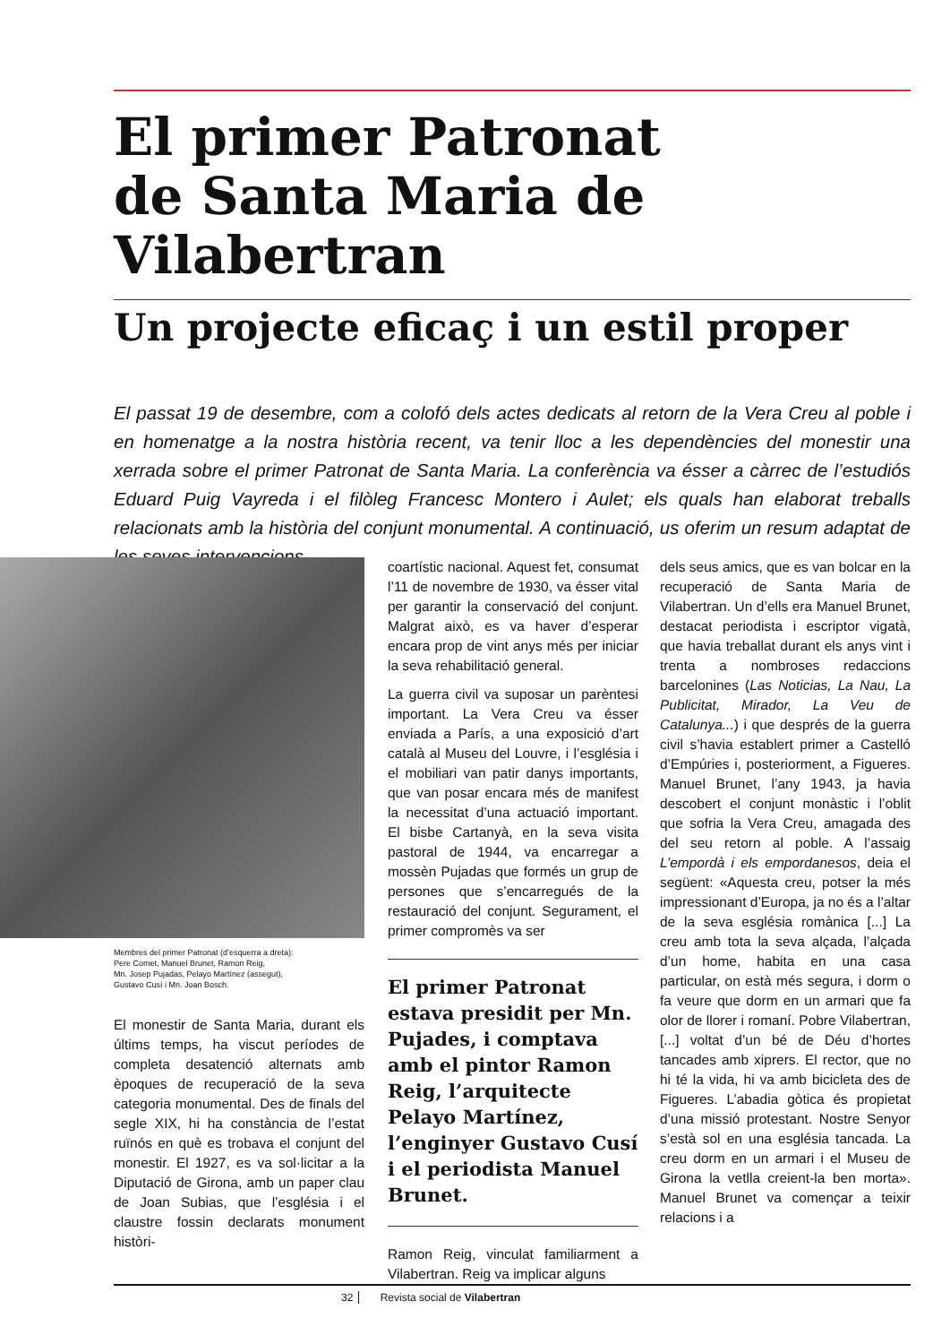El primer Patronat
de Santa Maria de Vilabertran
Un projecte eficaç i un estil proper
El passat 19 de desembre, com a colofó dels actes dedicats al retorn de la Vera Creu al poble i en homenatge a la nostra història recent, va tenir lloc a les dependències del monestir una xerrada sobre el primer Patronat de Santa Maria. La conferència va ésser a càrrec de l’estudiós Eduard Puig Vayreda i el filòleg Francesc Montero i Aulet; els quals han elaborat treballs relacionats amb la història del conjunt monumental. A continuació, us oferim un resum adaptat de les seves intervencions.
Membres del primer Patronat (d’esquerra a dreta):
Pere Comet, Manuel Brunet, Ramon Reig,
Mn. Josep Pujadas, Pelayo Martínez (assegut),
Gustavo Cusí i Mn. Joan Bosch.
El monestir de Santa Maria, durant els últims temps, ha viscut períodes de completa desatenció alternats amb èpoques de recuperació de la seva categoria monumental. Des de finals del segle XIX, hi ha constància de l’estat ruïnós en què es trobava el conjunt del monestir. El 1927, es va sol·licitar a la Diputació de Girona, amb un paper clau de Joan Subias, que l’església i el claustre fossin declarats monument històri-
coartístic nacional. Aquest fet, consumat l’11 de novembre de 1930, va ésser vital per garantir la conservació del conjunt. Malgrat això, es va haver d’esperar encara prop de vint anys més per iniciar la seva rehabilitació general.
La guerra civil va suposar un parèntesi important. La Vera Creu va ésser enviada a París, a una exposició d’art català al Museu del Louvre, i l’església i el mobiliari van patir danys importants, que van posar encara més de manifest la necessitat d’una actuació important. El bisbe Cartanyà, en la seva visita pastoral de 1944, va encarregar a mossèn Pujadas que formés un grup de persones que s’encarregués de la restauració del conjunt. Segurament, el primer compromès va ser
El primer Patronat estava presidit per Mn. Pujades, i comptava amb el pintor Ramon Reig, l’arquitecte Pelayo Martínez, l’enginyer Gustavo Cusí i el periodista Manuel Brunet.
Ramon Reig, vinculat familiarment a Vilabertran. Reig va implicar alguns
dels seus amics, que es van bolcar en la recuperació de Santa Maria de Vilabertran. Un d’ells era Manuel Brunet, destacat periodista i escriptor vigatà, que havia treballat durant els anys vint i trenta a nombroses redaccions barcelonines (Las Noticias, La Nau, La Publicitat, Mirador, La Veu de Catalunya...) i que després de la guerra civil s’havia establert primer a Castelló d’Empúries i, posteriorment, a Figueres. Manuel Brunet, l’any 1943, ja havia descobert el conjunt monàstic i l’oblit que sofria la Vera Creu, amagada des del seu retorn al poble. A l’assaig L’empordà i els empordanesos, deia el següent: «Aquesta creu, potser la més impressionant d’Europa, ja no és a l’altar de la seva església romànica [...] La creu amb tota la seva alçada, l’alçada d’un home, habita en una casa particular, on està més segura, i dorm o fa veure que dorm en un armari que fa olor de llorer i romaní. Pobre Vilabertran, [...] voltat d’un bé de Déu d’hortes tancades amb xiprers. El rector, que no hi té la vida, hi va amb bicicleta des de Figueres. L’abadia gòtica és propietat d’una missió protestant. Nostre Senyor s’està sol en una església tancada. La creu dorm en un armari i el Museu de Girona la vetlla creient-la ben morta». Manuel Brunet va començar a teixir relacions i a
32 Revista social de Vilabertran